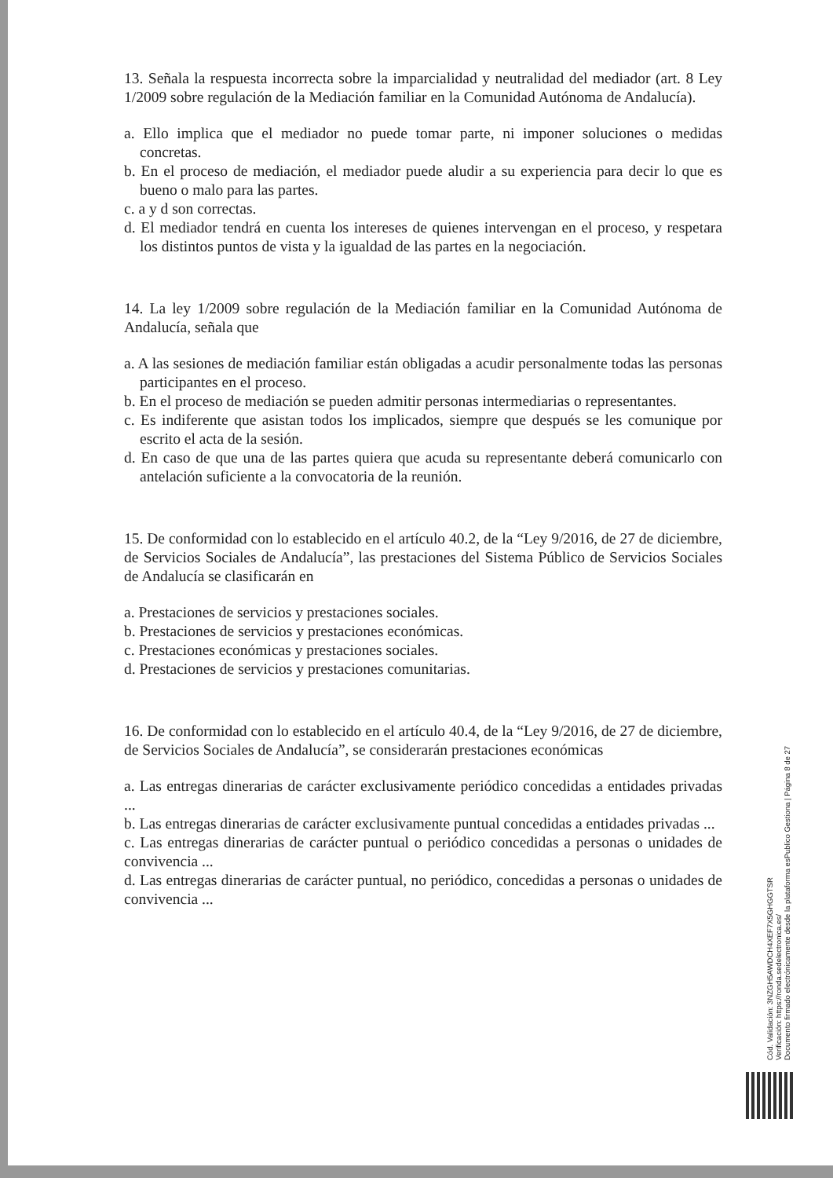13. Señala la respuesta incorrecta sobre la imparcialidad y neutralidad del mediador (art. 8 Ley 1/2009 sobre regulación de la Mediación familiar en la Comunidad Autónoma de Andalucía).
a. Ello implica que el mediador no puede tomar parte, ni imponer soluciones o medidas concretas.
b. En el proceso de mediación, el mediador puede aludir a su experiencia para decir lo que es bueno o malo para las partes.
c. a y d son correctas.
d. El mediador tendrá en cuenta los intereses de quienes intervengan en el proceso, y respetara los distintos puntos de vista y la igualdad de las partes en la negociación.
14. La ley 1/2009 sobre regulación de la Mediación familiar en la Comunidad Autónoma de Andalucía, señala que
a. A las sesiones de mediación familiar están obligadas a acudir personalmente todas las personas participantes en el proceso.
b. En el proceso de mediación se pueden admitir personas intermediarias o representantes.
c. Es indiferente que asistan todos los implicados, siempre que después se les comunique por escrito el acta de la sesión.
d. En caso de que una de las partes quiera que acuda su representante deberá comunicarlo con antelación suficiente a la convocatoria de la reunión.
15. De conformidad con lo establecido en el artículo 40.2, de la “Ley 9/2016, de 27 de diciembre, de Servicios Sociales de Andalucía”, las prestaciones del Sistema Público de Servicios Sociales de Andalucía se clasificarán en
a. Prestaciones de servicios y prestaciones sociales.
b. Prestaciones de servicios y prestaciones económicas.
c. Prestaciones económicas y prestaciones sociales.
d. Prestaciones de servicios y prestaciones comunitarias.
16. De conformidad con lo establecido en el artículo 40.4, de la “Ley 9/2016, de 27 de diciembre, de Servicios Sociales de Andalucía”, se considerarán prestaciones económicas
a. Las entregas dinerarias de carácter exclusivamente periódico concedidas a entidades privadas ...
b. Las entregas dinerarias de carácter exclusivamente puntual concedidas a entidades privadas ...
c. Las entregas dinerarias de carácter puntual o periódico concedidas a personas o unidades de convivencia ...
d. Las entregas dinerarias de carácter puntual, no periódico, concedidas a personas o unidades de convivencia ...
Cód. Validación: 3NZGH5AWDCH4XEF7X5GHGGTSR
Verificación: https://ronda.sedelectronica.es/
Documento firmado electrónicamente desde la plataforma esPublico Gestiona | Página 8 de 27